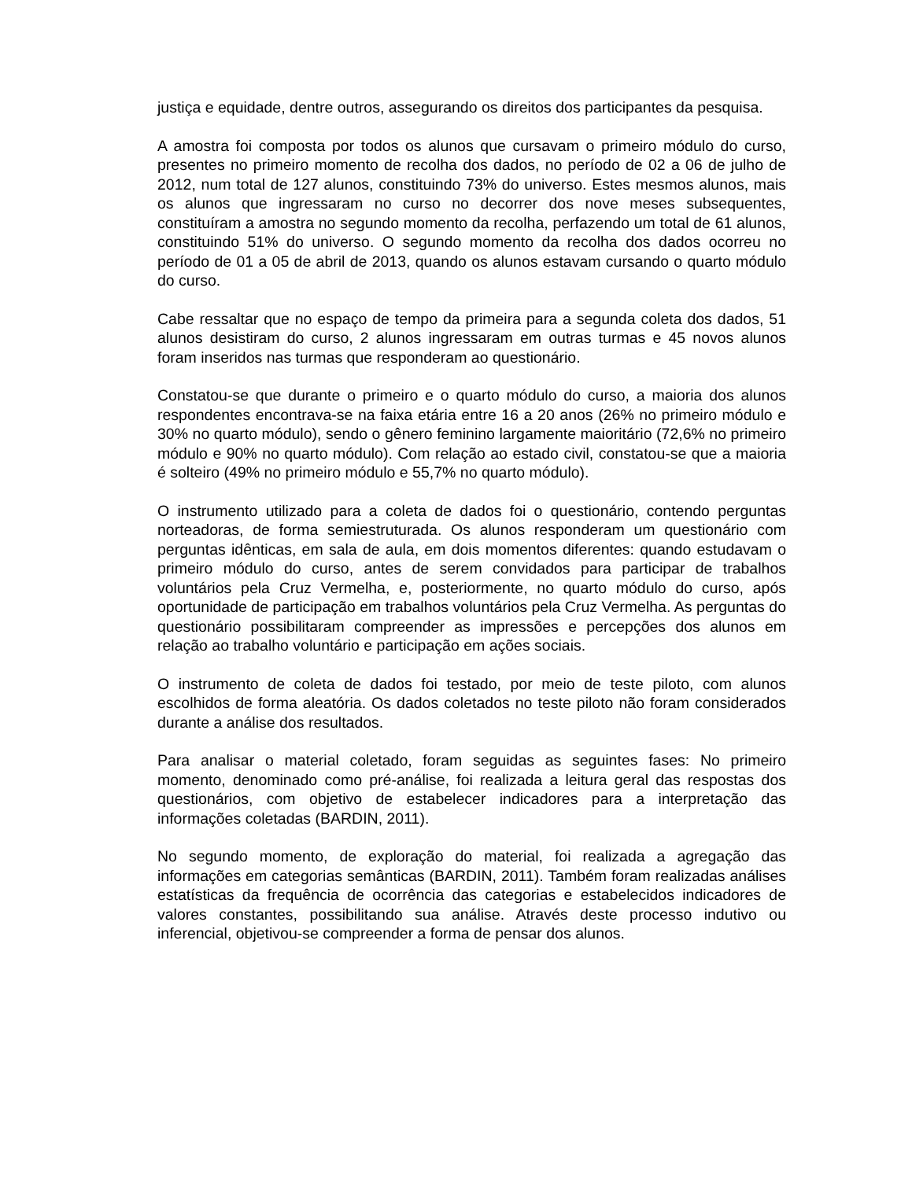justiça e equidade, dentre outros, assegurando os direitos dos participantes da pesquisa.
A amostra foi composta por todos os alunos que cursavam o primeiro módulo do curso, presentes no primeiro momento de recolha dos dados, no período de 02 a 06 de julho de 2012, num total de 127 alunos, constituindo 73% do universo. Estes mesmos alunos, mais os alunos que ingressaram no curso no decorrer dos nove meses subsequentes, constituíram a amostra no segundo momento da recolha, perfazendo um total de 61 alunos, constituindo 51% do universo. O segundo momento da recolha dos dados ocorreu no período de 01 a 05 de abril de 2013, quando os alunos estavam cursando o quarto módulo do curso.
Cabe ressaltar que no espaço de tempo da primeira para a segunda coleta dos dados, 51 alunos desistiram do curso, 2 alunos ingressaram em outras turmas e 45 novos alunos foram inseridos nas turmas que responderam ao questionário.
Constatou-se que durante o primeiro e o quarto módulo do curso, a maioria dos alunos respondentes encontrava-se na faixa etária entre 16 a 20 anos (26% no primeiro módulo e 30% no quarto módulo), sendo o gênero feminino largamente maioritário (72,6% no primeiro módulo e 90% no quarto módulo). Com relação ao estado civil, constatou-se que a maioria é solteiro (49% no primeiro módulo e 55,7% no quarto módulo).
O instrumento utilizado para a coleta de dados foi o questionário, contendo perguntas norteadoras, de forma semiestruturada. Os alunos responderam um questionário com perguntas idênticas, em sala de aula, em dois momentos diferentes: quando estudavam o primeiro módulo do curso, antes de serem convidados para participar de trabalhos voluntários pela Cruz Vermelha, e, posteriormente, no quarto módulo do curso, após oportunidade de participação em trabalhos voluntários pela Cruz Vermelha. As perguntas do questionário possibilitaram compreender as impressões e percepções dos alunos em relação ao trabalho voluntário e participação em ações sociais.
O instrumento de coleta de dados foi testado, por meio de teste piloto, com alunos escolhidos de forma aleatória. Os dados coletados no teste piloto não foram considerados durante a análise dos resultados.
Para analisar o material coletado, foram seguidas as seguintes fases: No primeiro momento, denominado como pré-análise, foi realizada a leitura geral das respostas dos questionários, com objetivo de estabelecer indicadores para a interpretação das informações coletadas (BARDIN, 2011).
No segundo momento, de exploração do material, foi realizada a agregação das informações em categorias semânticas (BARDIN, 2011). Também foram realizadas análises estatísticas da frequência de ocorrência das categorias e estabelecidos indicadores de valores constantes, possibilitando sua análise. Através deste processo indutivo ou inferencial, objetivou-se compreender a forma de pensar dos alunos.